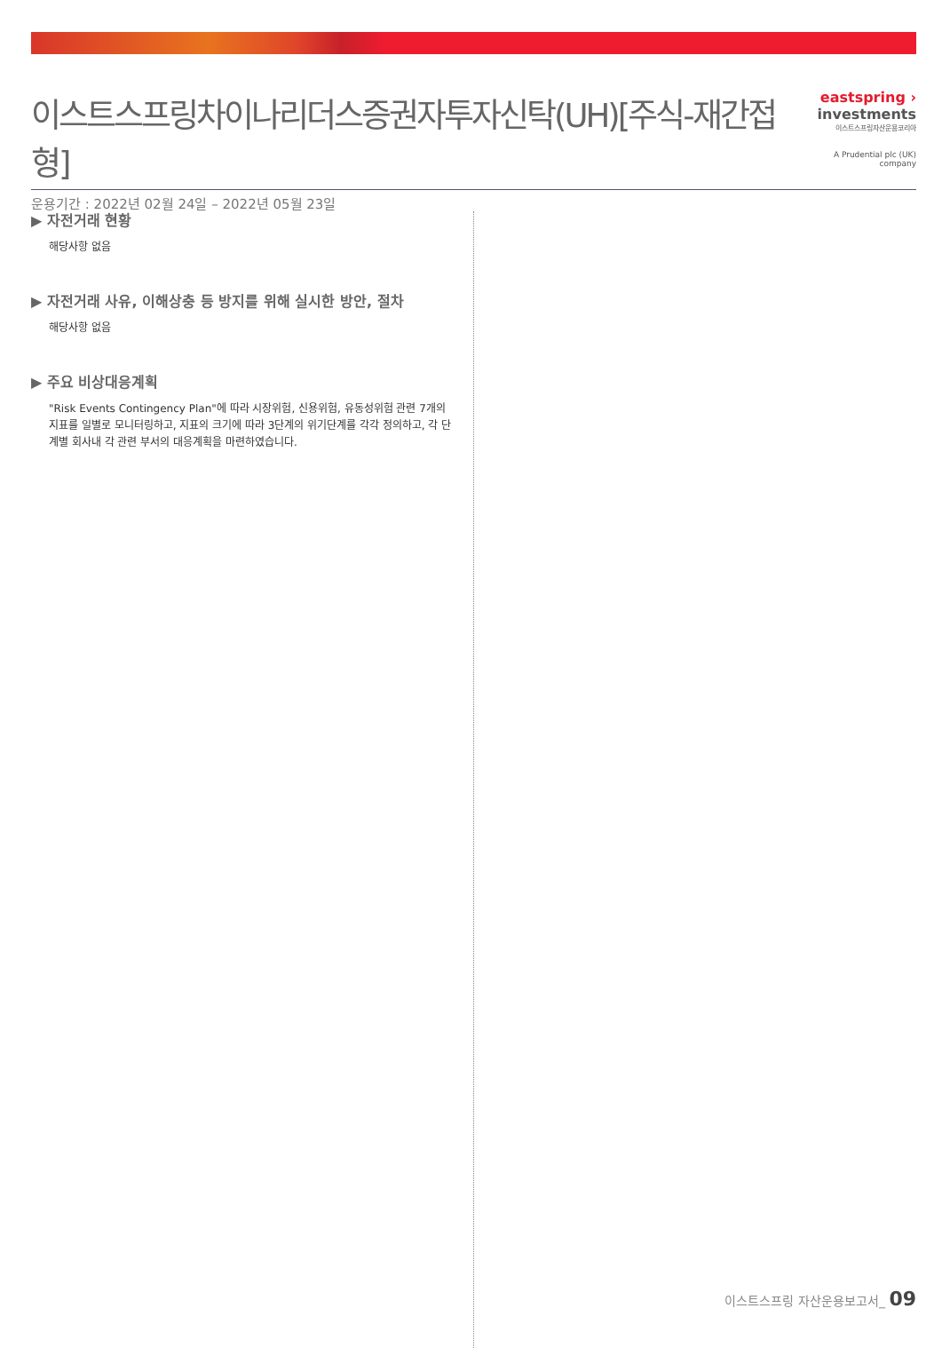이스트스프링차이나리더스증권자투자신탁(UH)[주식-재간접형]
운용기간 : 2022년 02월 24일 – 2022년 05월 23일
eastspring ›
investments
이스트스프링자산운용코리아
A Prudential plc (UK) company
▶ 자전거래 현황
해당사항 없음
▶ 자전거래 사유, 이해상충 등 방지를 위해 실시한 방안, 절차
해당사항 없음
▶ 주요 비상대응계획
"Risk Events Contingency Plan"에 따라 시장위험, 신용위험, 유동성위험 관련 7개의 지표를 일별로 모니터링하고, 지표의 크기에 따라 3단계의 위기단계를 각각 정의하고, 각 단계별 회사내 각 관련 부서의 대응계획을 마련하였습니다.
이스트스프링 자산운용보고서_ 09